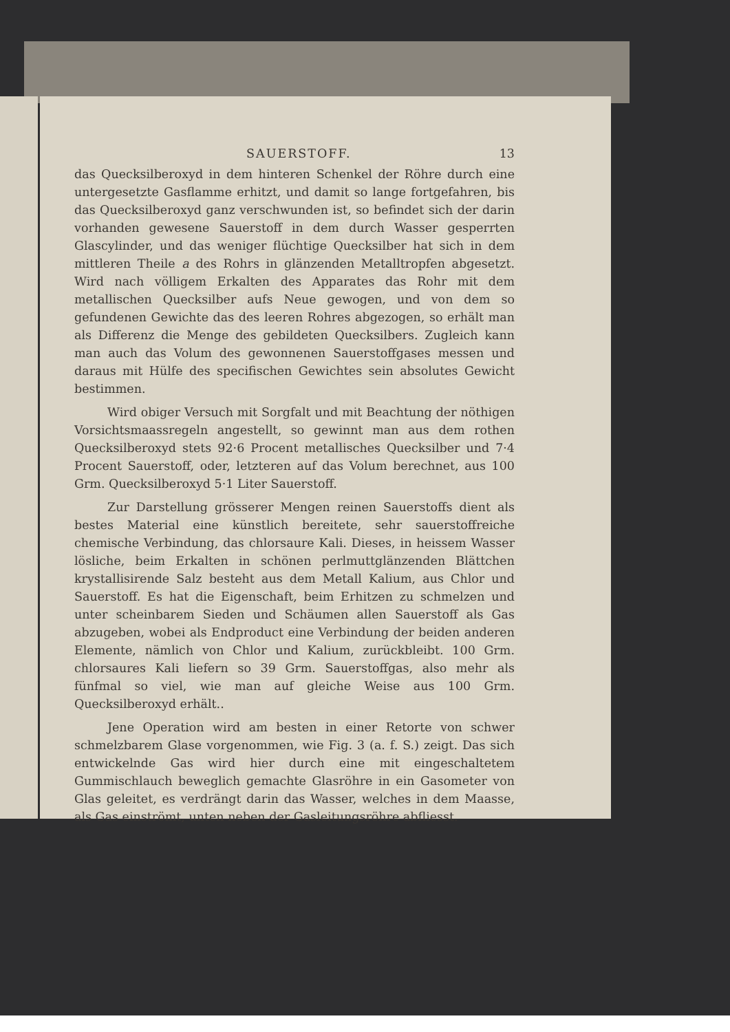SAUERSTOFF. 13
das Quecksilberoxyd in dem hinteren Schenkel der Röhre durch eine untergesetzte Gasflamme erhitzt, und damit so lange fortgefahren, bis das Quecksilberoxyd ganz verschwunden ist, so befindet sich der darin vorhanden gewesene Sauerstoff in dem durch Wasser gesperrten Glascylinder, und das weniger flüchtige Quecksilber hat sich in dem mittleren Theile a des Rohrs in glänzenden Metalltropfen abgesetzt. Wird nach völligem Erkalten des Apparates das Rohr mit dem metallischen Quecksilber aufs Neue gewogen, und von dem so gefundenen Gewichte das des leeren Rohres abgezogen, so erhält man als Differenz die Menge des gebildeten Quecksilbers. Zugleich kann man auch das Volum des gewonnenen Sauerstoffgases messen und daraus mit Hülfe des specifischen Gewichtes sein absolutes Gewicht bestimmen.
Wird obiger Versuch mit Sorgfalt und mit Beachtung der nöthigen Vorsichtsmaassregeln angestellt, so gewinnt man aus dem rothen Quecksilberoxyd stets 92·6 Procent metallisches Quecksilber und 7·4 Procent Sauerstoff, oder, letzteren auf das Volum berechnet, aus 100 Grm. Quecksilberoxyd 5·1 Liter Sauerstoff.
Zur Darstellung grösserer Mengen reinen Sauerstoffs dient als bestes Material eine künstlich bereitete, sehr sauerstoffreiche chemische Verbindung, das chlorsaure Kali. Dieses, in heissem Wasser lösliche, beim Erkalten in schönen perlmuttglänzenden Blättchen krystallisirende Salz besteht aus dem Metall Kalium, aus Chlor und Sauerstoff. Es hat die Eigenschaft, beim Erhitzen zu schmelzen und unter scheinbarem Sieden und Schäumen allen Sauerstoff als Gas abzugeben, wobei als Endproduct eine Verbindung der beiden anderen Elemente, nämlich von Chlor und Kalium, zurückbleibt. 100 Grm. chlorsaures Kali liefern so 39 Grm. Sauerstoffgas, also mehr als fünfmal so viel, wie man auf gleiche Weise aus 100 Grm. Quecksilberoxyd erhält..
Jene Operation wird am besten in einer Retorte von schwer schmelzbarem Glase vorgenommen, wie Fig. 3 (a. f. S.) zeigt. Das sich entwickelnde Gas wird hier durch eine mit eingeschaltetem Gummischlauch beweglich gemachte Glasröhre in ein Gasometer von Glas geleitet, es verdrängt darin das Wasser, welches in dem Maasse, als Gas einströmt, unten neben der Gasleitungsröhre abfliesst.